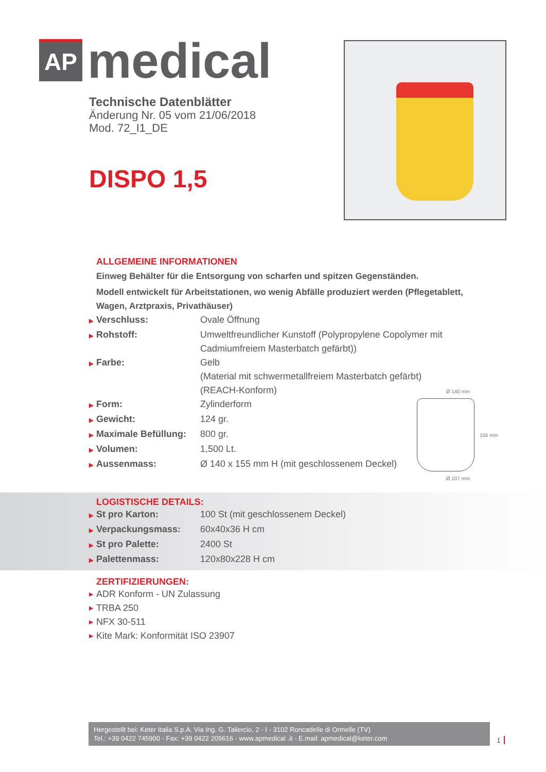AP
medical
Technische Datenblätter
Änderung Nr. 05 vom 21/06/2018
Mod. 72_I1_DE
DISPO 1,5
ALLGEMEINE INFORMATIONEN
Einweg Behälter für die Entsorgung von scharfen und spitzen Gegenständen.
Modell entwickelt für Arbeitstationen, wo wenig Abfälle produziert werden (Pflegetablett,
Wagen, Arztpraxis, Privathäuser)
▶ Verschluss: Ovale Öffnung
▶ Rohstoff: Umweltfreundlicher Kunstoff (Polypropylene Copolymer mit
Cadmiumfreiem Masterbatch gefärbt))
▶ Farbe: Gelb
(Material mit schwermetallfreiem Masterbatch gefärbt)
(REACH-Konform)
▶ Form: Zylinderform
▶ Gewicht: 124 gr.
▶ Maximale Befüllung:
800 gr.
▶ Volumen: 1,500 Lt.
▶ Aussenmass: Ø 140 x 155 mm H (mit geschlossenem Deckel)
Ø 140 mm
155 mm
Ø 107 mm
LOGISTISCHE DETAILS:
▶ St pro Karton: 100 St (mit geschlossenem Deckel)
▶ Verpackungsmass: 60x40x36 H cm
▶ St pro Palette: 2400 St
▶ Palettenmass: 120x80x228 H cm
ZERTIFIZIERUNGEN:
▶ ADR Konform - UN Zulassung
▶ TRBA 250
▶ NFX 30-511
▶ Kite Mark: Konformität ISO 23907
Hergestellt bei: Keter Italia S.p.A. Via Ing. G. Taliercio, 2 - I - 3102 Roncadelle di Ormelle (TV)
Tel.: +39 0422 745900 - Fax: +39 0422 205616 - www.apmedical .it - E.mail: apmedical@keter.com
1